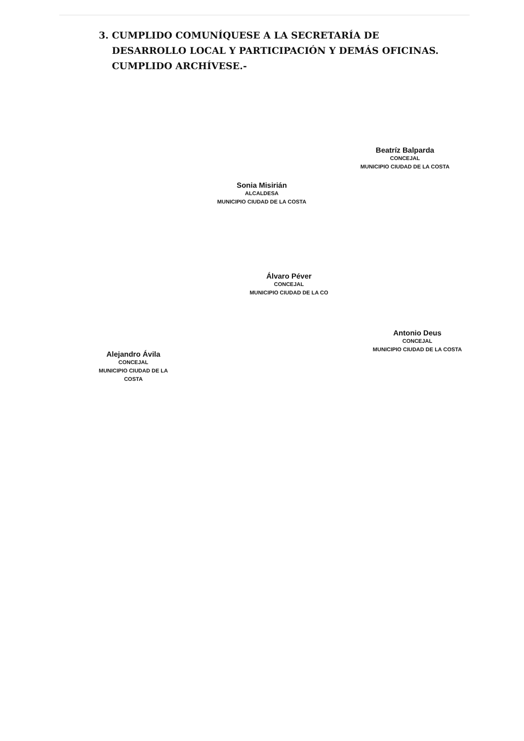3. CUMPLIDO COMUNÍQUESE A LA SECRETARÍA DE
DESARROLLO LOCAL Y PARTICIPACIÓN Y DEMÁS OFICINAS.
CUMPLIDO ARCHÍVESE.-
Beatríz Balparda
CONCEJAL
MUNICIPIO CIUDAD DE LA COSTA
Sonia Misirián
ALCALDESA
MUNICIPIO CIUDAD DE LA COSTA
Álvaro Péver
CONCEJAL
MUNICIPIO CIUDAD DE LA CO
Antonio Deus
CONCEJAL
MUNICIPIO CIUDAD DE LA COSTA
Alejandro Ávila
CONCEJAL
MUNICIPIO CIUDAD DE LA COSTA